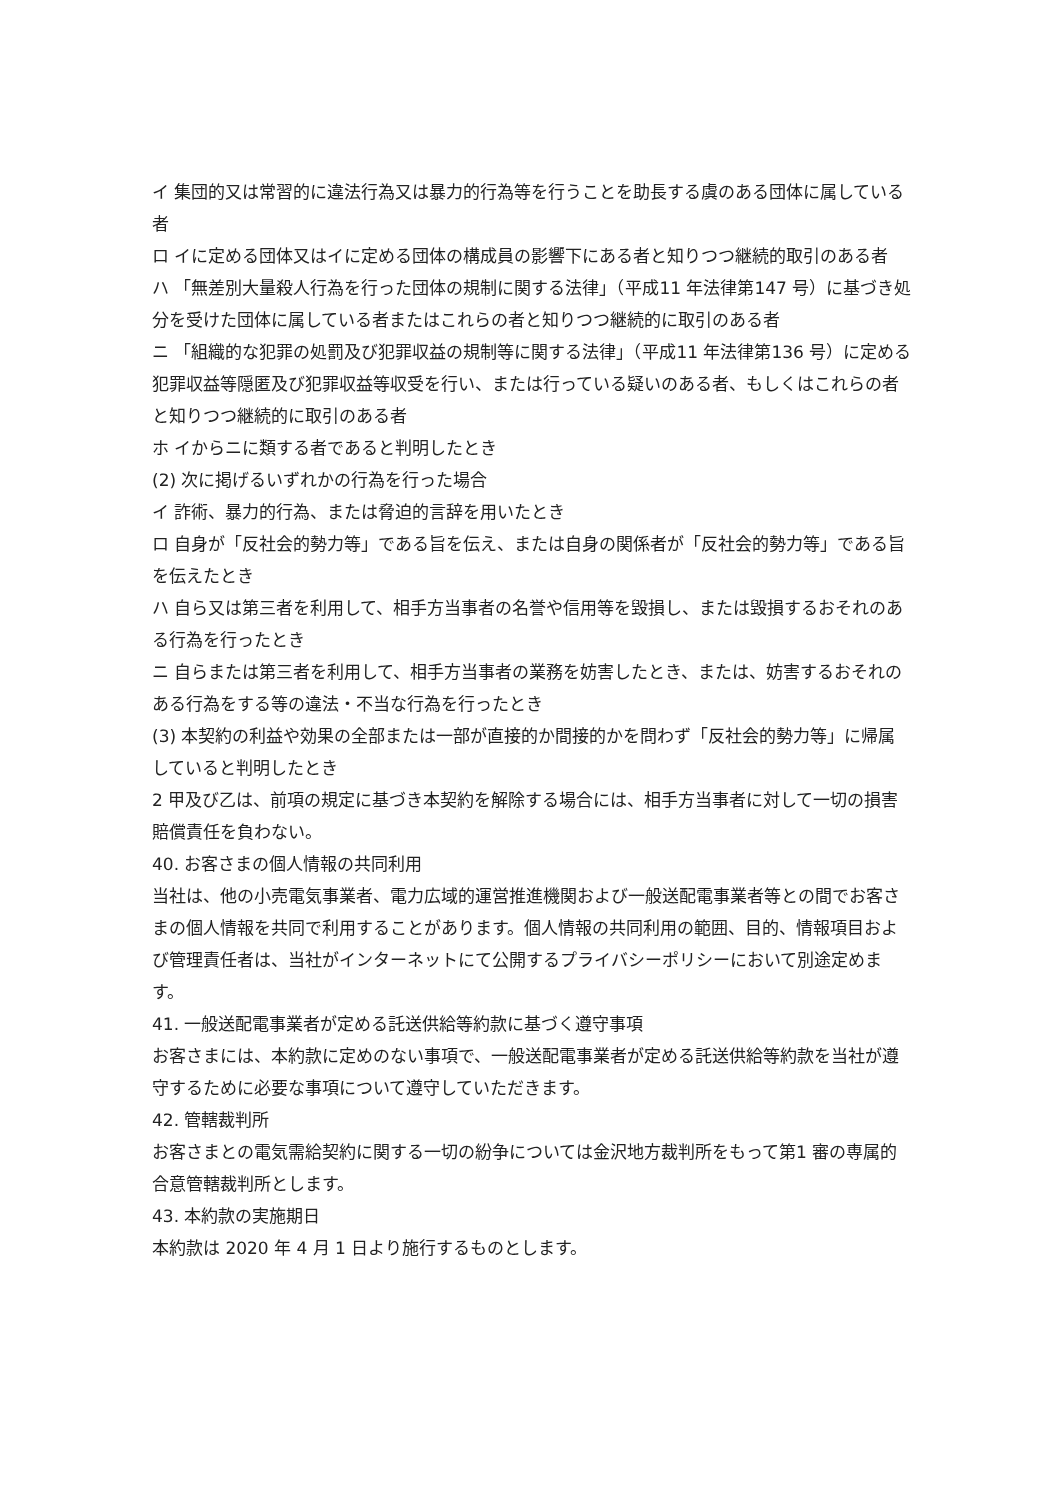イ 集団的又は常習的に違法行為又は暴力的行為等を行うことを助長する虞のある団体に属している者
ロ イに定める団体又はイに定める団体の構成員の影響下にある者と知りつつ継続的取引のある者
ハ 「無差別大量殺人行為を行った団体の規制に関する法律」（平成11 年法律第147 号）に基づき処分を受けた団体に属している者またはこれらの者と知りつつ継続的に取引のある者
ニ 「組織的な犯罪の処罰及び犯罪収益の規制等に関する法律」（平成11 年法律第136 号）に定める犯罪収益等隠匿及び犯罪収益等収受を行い、または行っている疑いのある者、もしくはこれらの者と知りつつ継続的に取引のある者
ホ イからニに類する者であると判明したとき
(2) 次に掲げるいずれかの行為を行った場合
イ 詐術、暴力的行為、または脅迫的言辞を用いたとき
ロ 自身が「反社会的勢力等」である旨を伝え、または自身の関係者が「反社会的勢力等」である旨を伝えたとき
ハ 自ら又は第三者を利用して、相手方当事者の名誉や信用等を毀損し、または毀損するおそれのある行為を行ったとき
ニ 自らまたは第三者を利用して、相手方当事者の業務を妨害したとき、または、妨害するおそれのある行為をする等の違法・不当な行為を行ったとき
(3) 本契約の利益や効果の全部または一部が直接的か間接的かを問わず「反社会的勢力等」に帰属していると判明したとき
2 甲及び乙は、前項の規定に基づき本契約を解除する場合には、相手方当事者に対して一切の損害賠償責任を負わない。
40. お客さまの個人情報の共同利用
当社は、他の小売電気事業者、電力広域的運営推進機関および一般送配電事業者等との間でお客さまの個人情報を共同で利用することがあります。個人情報の共同利用の範囲、目的、情報項目および管理責任者は、当社がインターネットにて公開するプライバシーポリシーにおいて別途定めます。
41. 一般送配電事業者が定める託送供給等約款に基づく遵守事項
お客さまには、本約款に定めのない事項で、一般送配電事業者が定める託送供給等約款を当社が遵守するために必要な事項について遵守していただきます。
42. 管轄裁判所
お客さまとの電気需給契約に関する一切の紛争については金沢地方裁判所をもって第1 審の専属的合意管轄裁判所とします。
43. 本約款の実施期日
本約款は 2020 年 4 月 1 日より施行するものとします。